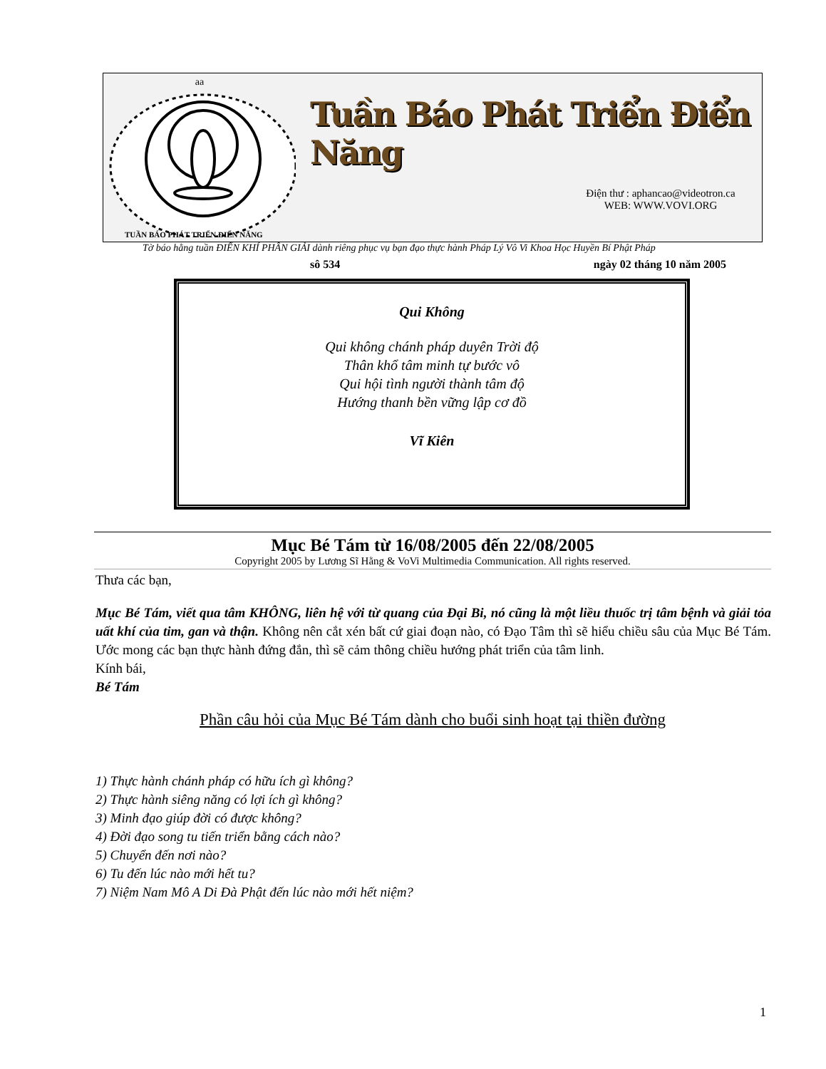aa
TUẦN BÁO PHÁT TRIỂN ĐIỂN NĂNG
Tuần Báo Phát Triển Điển Năng
Điện thư : aphancao@videotron.ca
WEB: WWW.VOVI.ORG
sô 534 ngày 02 tháng 10 năm 2005
Tờ báo hằng tuần ĐIỂN KHÍ PHÂN GIẢI dành riêng phục vụ bạn đạo thực hành Pháp Lý Vô Vi Khoa Học Huyền Bí Phật Pháp
Qui Không
Qui không chánh pháp duyên Trời độ
Thân khổ tâm minh tự bước vô
Qui hội tình người thành tâm độ
Hướng thanh bền vững lập cơ đồ
Vĩ Kiên
Mục Bé Tám từ 16/08/2005 đến 22/08/2005
Copyright 2005 by Lương Sĩ Hằng & VoVi Multimedia Communication. All rights reserved.
Thưa các bạn,
Mục Bé Tám, viết qua tâm KHÔNG, liên hệ với từ quang của Đại Bi, nó cũng là một liều thuốc trị tâm bệnh và giải tỏa uất khí của tim, gan và thận. Không nên cắt xén bất cứ giai đoạn nào, có Đạo Tâm thì sẽ hiểu chiều sâu của Mục Bé Tám. Ước mong các bạn thực hành đứng đắn, thì sẽ cảm thông chiều hướng phát triển của tâm linh.
Kính bái,
Bé Tám
Phần câu hỏi của Mục Bé Tám dành cho buổi sinh hoạt tại thiền đường
1) Thực hành chánh pháp có hữu ích gì không?
2) Thực hành siêng năng có lợi ích gì không?
3) Minh đạo giúp đời có được không?
4) Đời đạo song tu tiến triển bằng cách nào?
5) Chuyển đến nơi nào?
6) Tu đến lúc nào mới hết tu?
7) Niệm Nam Mô A Di Đà Phật đến lúc nào mới hết niệm?
1